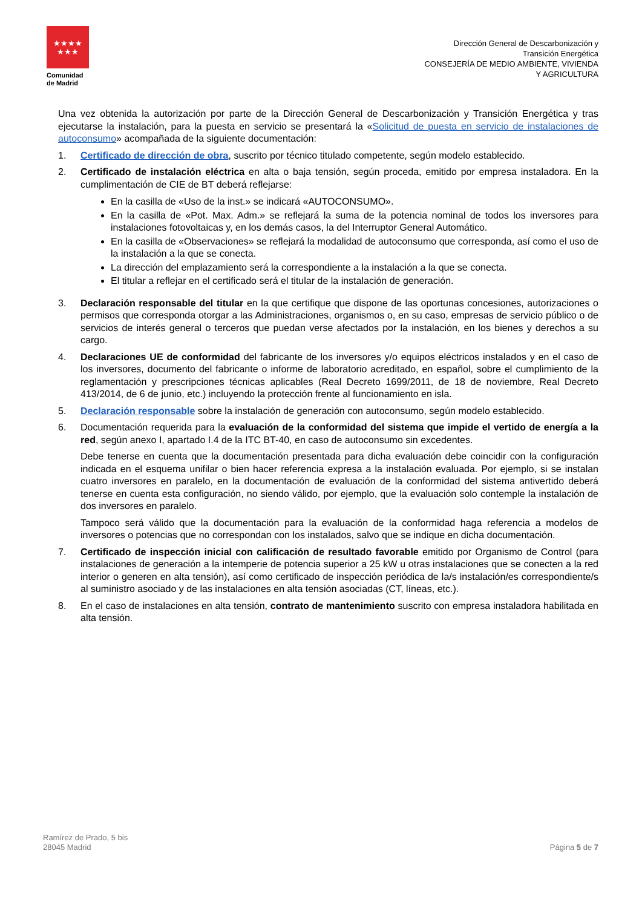★★★★
★★★
Comunidad
de Madrid
Dirección General de Descarbonización y
Transición Energética
CONSEJERÍA DE MEDIO AMBIENTE, VIVIENDA
Y AGRICULTURA
Una vez obtenida la autorización por parte de la Dirección General de Descarbonización y Transición Energética y tras ejecutarse la instalación, para la puesta en servicio se presentará la «Solicitud de puesta en servicio de instalaciones de autoconsumo» acompañada de la siguiente documentación:
1. Certificado de dirección de obra, suscrito por técnico titulado competente, según modelo establecido.
2. Certificado de instalación eléctrica en alta o baja tensión, según proceda, emitido por empresa instaladora. En la cumplimentación de CIE de BT deberá reflejarse:
En la casilla de «Uso de la inst.» se indicará «AUTOCONSUMO».
En la casilla de «Pot. Max. Adm.» se reflejará la suma de la potencia nominal de todos los inversores para instalaciones fotovoltaicas y, en los demás casos, la del Interruptor General Automático.
En la casilla de «Observaciones» se reflejará la modalidad de autoconsumo que corresponda, así como el uso de la instalación a la que se conecta.
La dirección del emplazamiento será la correspondiente a la instalación a la que se conecta.
El titular a reflejar en el certificado será el titular de la instalación de generación.
3. Declaración responsable del titular en la que certifique que dispone de las oportunas concesiones, autorizaciones o permisos que corresponda otorgar a las Administraciones, organismos o, en su caso, empresas de servicio público o de servicios de interés general o terceros que puedan verse afectados por la instalación, en los bienes y derechos a su cargo.
4. Declaraciones UE de conformidad del fabricante de los inversores y/o equipos eléctricos instalados y en el caso de los inversores, documento del fabricante o informe de laboratorio acreditado, en español, sobre el cumplimiento de la reglamentación y prescripciones técnicas aplicables (Real Decreto 1699/2011, de 18 de noviembre, Real Decreto 413/2014, de 6 de junio, etc.) incluyendo la protección frente al funcionamiento en isla.
5. Declaración responsable sobre la instalación de generación con autoconsumo, según modelo establecido.
6. Documentación requerida para la evaluación de la conformidad del sistema que impide el vertido de energía a la red, según anexo I, apartado I.4 de la ITC BT-40, en caso de autoconsumo sin excedentes.
Debe tenerse en cuenta que la documentación presentada para dicha evaluación debe coincidir con la configuración indicada en el esquema unifilar o bien hacer referencia expresa a la instalación evaluada. Por ejemplo, si se instalan cuatro inversores en paralelo, en la documentación de evaluación de la conformidad del sistema antivertido deberá tenerse en cuenta esta configuración, no siendo válido, por ejemplo, que la evaluación solo contemple la instalación de dos inversores en paralelo.
Tampoco será válido que la documentación para la evaluación de la conformidad haga referencia a modelos de inversores o potencias que no correspondan con los instalados, salvo que se indique en dicha documentación.
7. Certificado de inspección inicial con calificación de resultado favorable emitido por Organismo de Control (para instalaciones de generación a la intemperie de potencia superior a 25 kW u otras instalaciones que se conecten a la red interior o generen en alta tensión), así como certificado de inspección periódica de la/s instalación/es correspondiente/s al suministro asociado y de las instalaciones en alta tensión asociadas (CT, líneas, etc.).
8. En el caso de instalaciones en alta tensión, contrato de mantenimiento suscrito con empresa instaladora habilitada en alta tensión.
Ramírez de Prado, 5 bis
28045 Madrid
Página 5 de 7